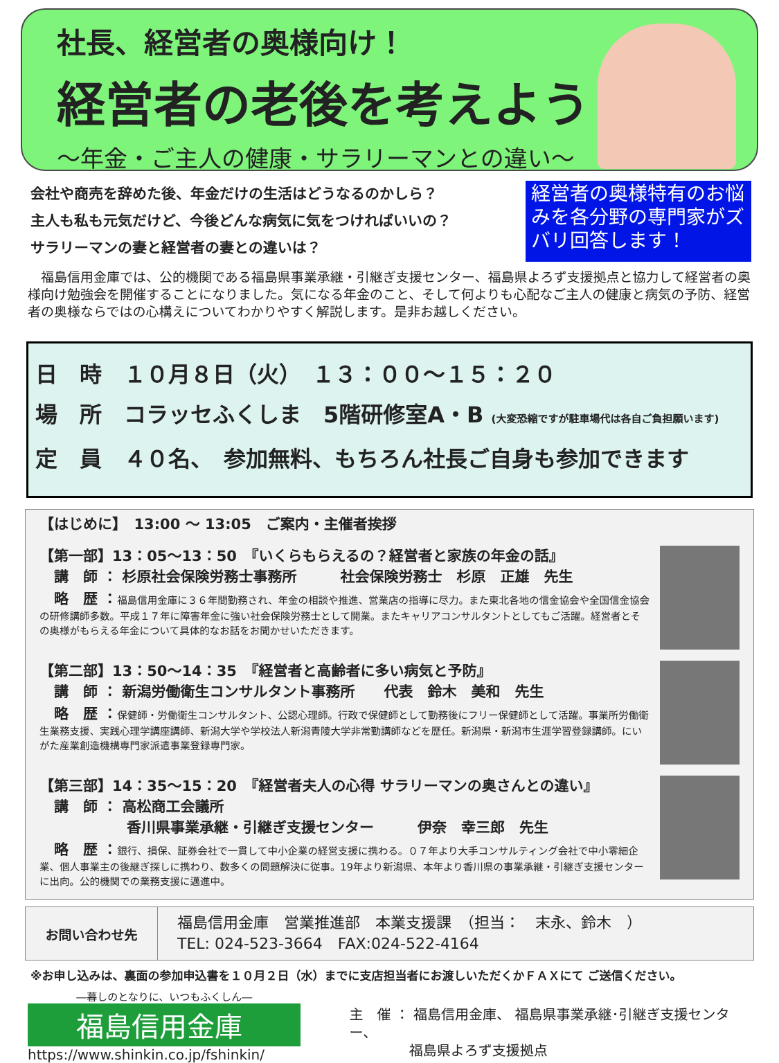社長、経営者の奥様向け！
経営者の老後を考えよう
～年金・ご主人の健康・サラリーマンとの違い～
会社や商売を辞めた後、年金だけの生活はどうなるのかしら？
主人も私も元気だけど、今後どんな病気に気をつければいいの？
サラリーマンの妻と経営者の妻との違いは？
経営者の奥様特有のお悩みを各分野の専門家がズバリ回答します！
　福島信用金庫では、公的機関である福島県事業承継・引継ぎ支援センター、福島県よろず支援拠点と協力して経営者の奥様向け勉強会を開催することになりました。気になる年金のこと、そして何よりも心配なご主人の健康と病気の予防、経営者の奥様ならではの心構えについてわかりやすく解説します。是非お越しください。
日　時　１０月８日（火）　１３：００～１５：２０
場　所　コラッセふくしま　5階研修室A・B (大変恐縮ですが駐車場代は各自ご負担願います)
定　員　４０名、　参加無料、もちろん社長ご自身も参加できます
【はじめに】　13:00 ～ 13:05　ご案内・主催者挨拶
【第一部】13：05～13：50　『いくらもらえるの？経営者と家族の年金の話』
　講　師 ： 杉原社会保険労務士事務所　　　社会保険労務士　杉原　正雄　先生
　略　歴 ：福島信用金庫に３６年間勤務され、年金の相談や推進、営業店の指導に尽力。また東北各地の信金協会や全国信金協会の研修講師多数。平成１７年に障害年金に強い社会保険労務士として開業。またキャリアコンサルタントとしてもご活躍。経営者とその奥様がもらえる年金について具体的なお話をお聞かせいただきます。
【第二部】13：50～14：35　『経営者と高齢者に多い病気と予防』
　講　師 ： 新潟労働衛生コンサルタント事務所　　代表　鈴木　美和　先生
　略　歴 ：保健師・労働衛生コンサルタント、公認心理師。行政で保健師として勤務後にフリー保健師として活躍。事業所労働衛生業務支援、実践心理学講座講師、新潟大学や学校法人新潟青陵大学非常勤講師などを歴任。新潟県・新潟市生涯学習登録講師。にいがた産業創造機構専門家派遣事業登録専門家。
【第三部】14：35～15：20　『経営者夫人の心得 サラリーマンの奥さんとの違い』
　講　師 ： 高松商工会議所
　　　　　　香川県事業承継・引継ぎ支援センター　　　伊奈　幸三郎　先生
　略　歴 ：銀行、損保、証券会社で一貫して中小企業の経営支援に携わる。０７年より大手コンサルティング会社で中小零細企業、個人事業主の後継ぎ探しに携わり、数多くの問題解決に従事。19年より新潟県、本年より香川県の事業承継・引継ぎ支援センターに出向。公的機関での業務支援に邁進中。
お問い合わせ先
福島信用金庫　営業推進部　本業支援課　（担当：　末永、鈴木　）
TEL: 024-523-3664　FAX:024-522-4164
※お申し込みは、裏面の参加申込書を１０月２日（水）までに支店担当者にお渡しいただくかＦＡＸにて ご送信ください。
―暮しのとなりに、いつもふくしん―
福島信用金庫
https://www.shinkin.co.jp/fshinkin/
主　催 ： 福島信用金庫、 福島県事業承継･引継ぎ支援センター、
　　　　 福島県よろず支援拠点